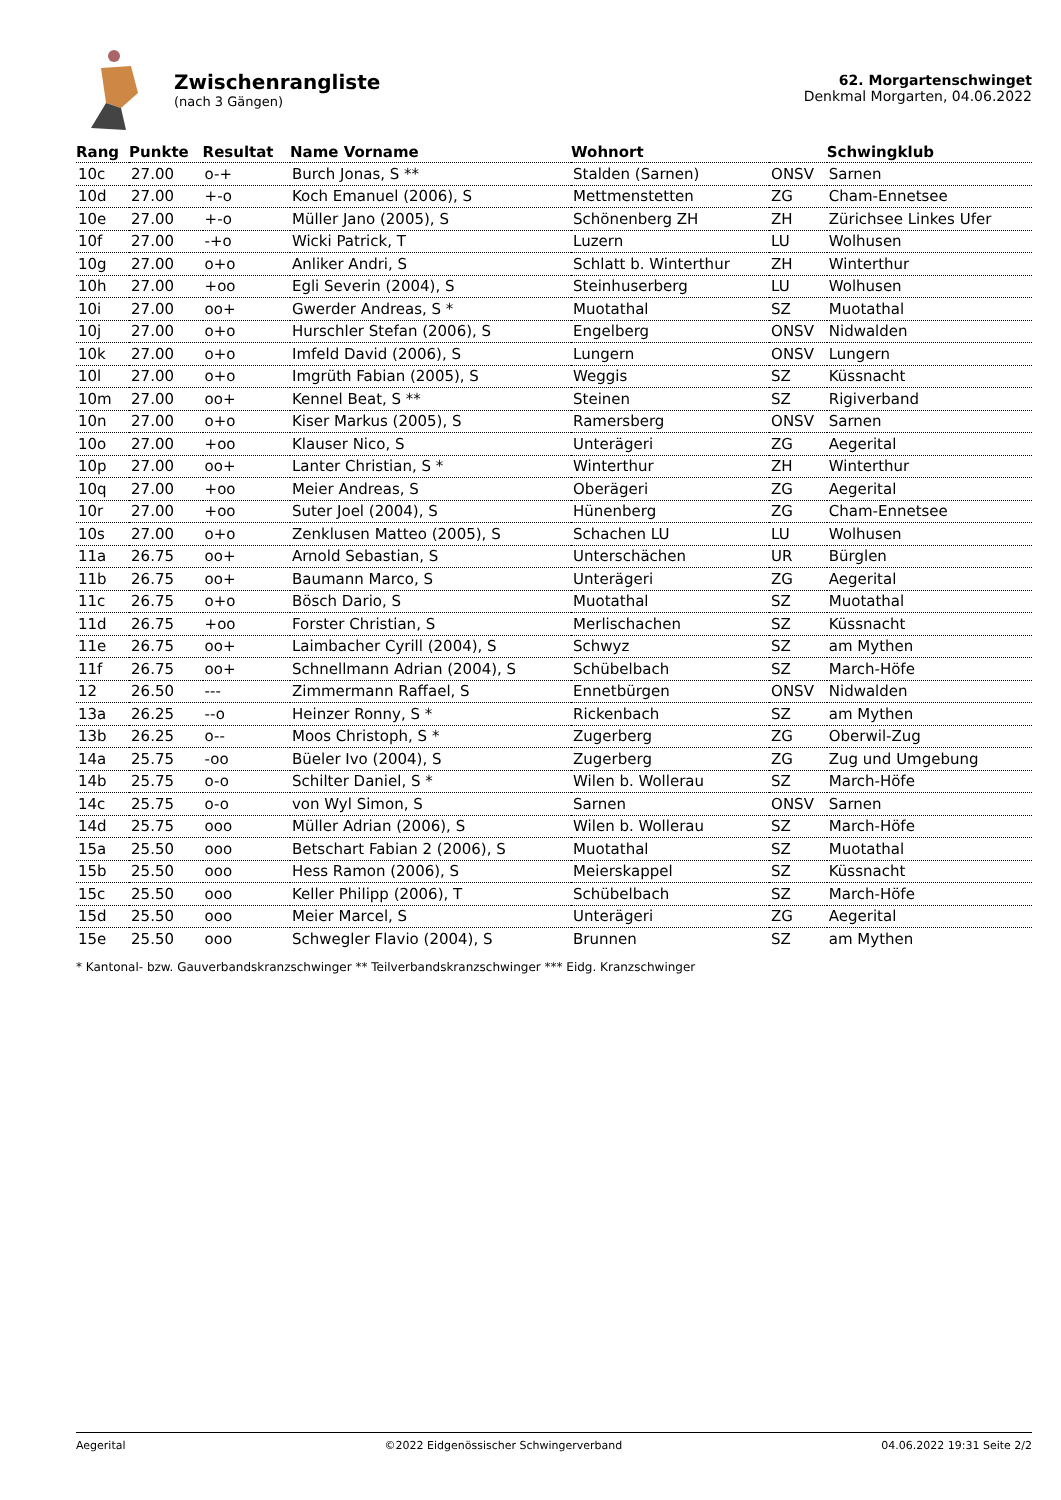Zwischenrangliste
(nach 3 Gängen)
62. Morgartenschwinget
Denkmal Morgarten, 04.06.2022
| Rang | Punkte | Resultat | Name Vorname | Wohnort | | Schwingklub |
| --- | --- | --- | --- | --- | --- | --- |
| 10c | 27.00 | o-+ | Burch Jonas, S ** | Stalden (Sarnen) | ONSV | Sarnen |
| 10d | 27.00 | +-o | Koch Emanuel (2006), S | Mettmenstetten | ZG | Cham-Ennetsee |
| 10e | 27.00 | +-o | Müller Jano (2005), S | Schönenberg ZH | ZH | Zürichsee Linkes Ufer |
| 10f | 27.00 | -+o | Wicki Patrick, T | Luzern | LU | Wolhusen |
| 10g | 27.00 | o+o | Anliker Andri, S | Schlatt b. Winterthur | ZH | Winterthur |
| 10h | 27.00 | +oo | Egli Severin (2004), S | Steinhuserberg | LU | Wolhusen |
| 10i | 27.00 | oo+ | Gwerder Andreas, S * | Muotathal | SZ | Muotathal |
| 10j | 27.00 | o+o | Hurschler Stefan (2006), S | Engelberg | ONSV | Nidwalden |
| 10k | 27.00 | o+o | Imfeld David (2006), S | Lungern | ONSV | Lungern |
| 10l | 27.00 | o+o | Imgrüth Fabian (2005), S | Weggis | SZ | Küssnacht |
| 10m | 27.00 | oo+ | Kennel Beat, S ** | Steinen | SZ | Rigiverband |
| 10n | 27.00 | o+o | Kiser Markus (2005), S | Ramersberg | ONSV | Sarnen |
| 10o | 27.00 | +oo | Klauser Nico, S | Unterägeri | ZG | Aegerital |
| 10p | 27.00 | oo+ | Lanter Christian, S * | Winterthur | ZH | Winterthur |
| 10q | 27.00 | +oo | Meier Andreas, S | Oberägeri | ZG | Aegerital |
| 10r | 27.00 | +oo | Suter Joel (2004), S | Hünenberg | ZG | Cham-Ennetsee |
| 10s | 27.00 | o+o | Zenklusen Matteo (2005), S | Schachen LU | LU | Wolhusen |
| 11a | 26.75 | oo+ | Arnold Sebastian, S | Unterschächen | UR | Bürglen |
| 11b | 26.75 | oo+ | Baumann Marco, S | Unterägeri | ZG | Aegerital |
| 11c | 26.75 | o+o | Bösch Dario, S | Muotathal | SZ | Muotathal |
| 11d | 26.75 | +oo | Forster Christian, S | Merlischachen | SZ | Küssnacht |
| 11e | 26.75 | oo+ | Laimbacher Cyrill (2004), S | Schwyz | SZ | am Mythen |
| 11f | 26.75 | oo+ | Schnellmann Adrian (2004), S | Schübelbach | SZ | March-Höfe |
| 12 | 26.50 | --- | Zimmermann Raffael, S | Ennetbürgen | ONSV | Nidwalden |
| 13a | 26.25 | --o | Heinzer Ronny, S * | Rickenbach | SZ | am Mythen |
| 13b | 26.25 | o-- | Moos Christoph, S * | Zugerberg | ZG | Oberwil-Zug |
| 14a | 25.75 | -oo | Büeler Ivo (2004), S | Zugerberg | ZG | Zug und Umgebung |
| 14b | 25.75 | o-o | Schilter Daniel, S * | Wilen b. Wollerau | SZ | March-Höfe |
| 14c | 25.75 | o-o | von Wyl Simon, S | Sarnen | ONSV | Sarnen |
| 14d | 25.75 | ooo | Müller Adrian (2006), S | Wilen b. Wollerau | SZ | March-Höfe |
| 15a | 25.50 | ooo | Betschart Fabian 2 (2006), S | Muotathal | SZ | Muotathal |
| 15b | 25.50 | ooo | Hess Ramon (2006), S | Meierskappel | SZ | Küssnacht |
| 15c | 25.50 | ooo | Keller Philipp (2006), T | Schübelbach | SZ | March-Höfe |
| 15d | 25.50 | ooo | Meier Marcel, S | Unterägeri | ZG | Aegerital |
| 15e | 25.50 | ooo | Schwegler Flavio (2004), S | Brunnen | SZ | am Mythen |
* Kantonal- bzw. Gauverbandskranzschwinger ** Teilverbandskranzschwinger *** Eidg. Kranzschwinger
Aegerital ©2022 Eidgenössischer Schwingerverband 04.06.2022 19:31 Seite 2/2